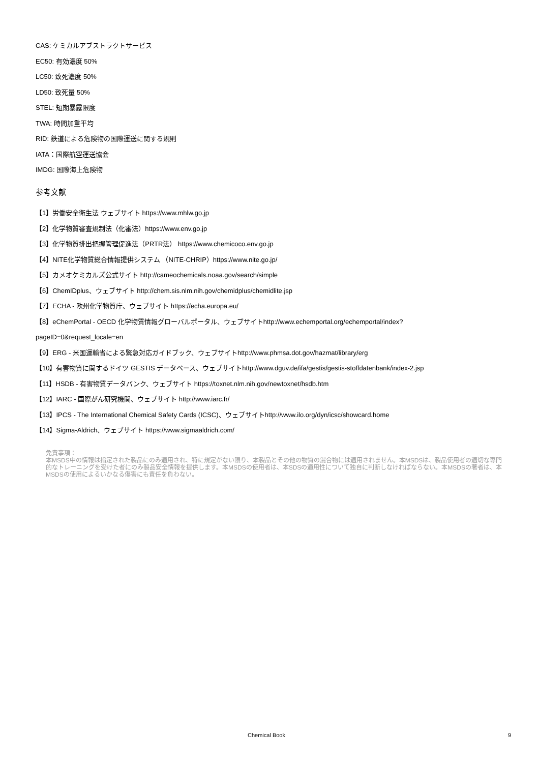CAS: ケミカルアブストラクトサービス
EC50: 有効濃度 50%
LC50: 致死濃度 50%
LD50: 致死量 50%
STEL: 短期暴露限度
TWA: 時間加重平均
RID: 鉄道による危険物の国際運送に関する規則
IATA：国際航空運送協会
IMDG: 国際海上危険物
参考文献
【1】労働安全衛生法 ウェブサイト https://www.mhlw.go.jp
【2】化学物質審査規制法（化審法）https://www.env.go.jp
【3】化学物質排出把握管理促進法（PRTR法） https://www.chemicoco.env.go.jp
【4】NITE化学物質総合情報提供システム （NITE-CHRIP）https://www.nite.go.jp/
【5】カメオケミカルズ公式サイト http://cameochemicals.noaa.gov/search/simple
【6】ChemIDplus、ウェブサイト http://chem.sis.nlm.nih.gov/chemidplus/chemidlite.jsp
【7】ECHA - 欧州化学物質庁、ウェブサイト https://echa.europa.eu/
【8】eChemPortal - OECD 化学物質情報グローバルポータル、ウェブサイトhttp://www.echemportal.org/echemportal/index?
pageID=0&request_locale=en
【9】ERG - 米国運輸省による緊急対応ガイドブック、ウェブサイトhttp://www.phmsa.dot.gov/hazmat/library/erg
【10】有害物質に関するドイツ GESTIS データベース、ウェブサイトhttp://www.dguv.de/ifa/gestis/gestis-stoffdatenbank/index-2.jsp
【11】HSDB - 有害物質データバンク、ウェブサイト https://toxnet.nlm.nih.gov/newtoxnet/hsdb.htm
【12】IARC - 国際がん研究機関、ウェブサイト http://www.iarc.fr/
【13】IPCS - The International Chemical Safety Cards (ICSC)、ウェブサイトhttp://www.ilo.org/dyn/icsc/showcard.home
【14】Sigma-Aldrich、ウェブサイト https://www.sigmaaldrich.com/
免責事項：
本MSDS中の情報は指定された製品にのみ適用され、特に規定がない限り、本製品とその他の物質の混合物には適用されません。本MSDSは、製品使用者の適切な専門的なトレーニングを受けた者にのみ製品安全情報を提供します。本MSDSの使用者は、本SDSの適用性について独自に判断しなければならない。本MSDSの著者は、本MSDSの使用によるいかなる傷害にも責任を負わない。
Chemical Book 9